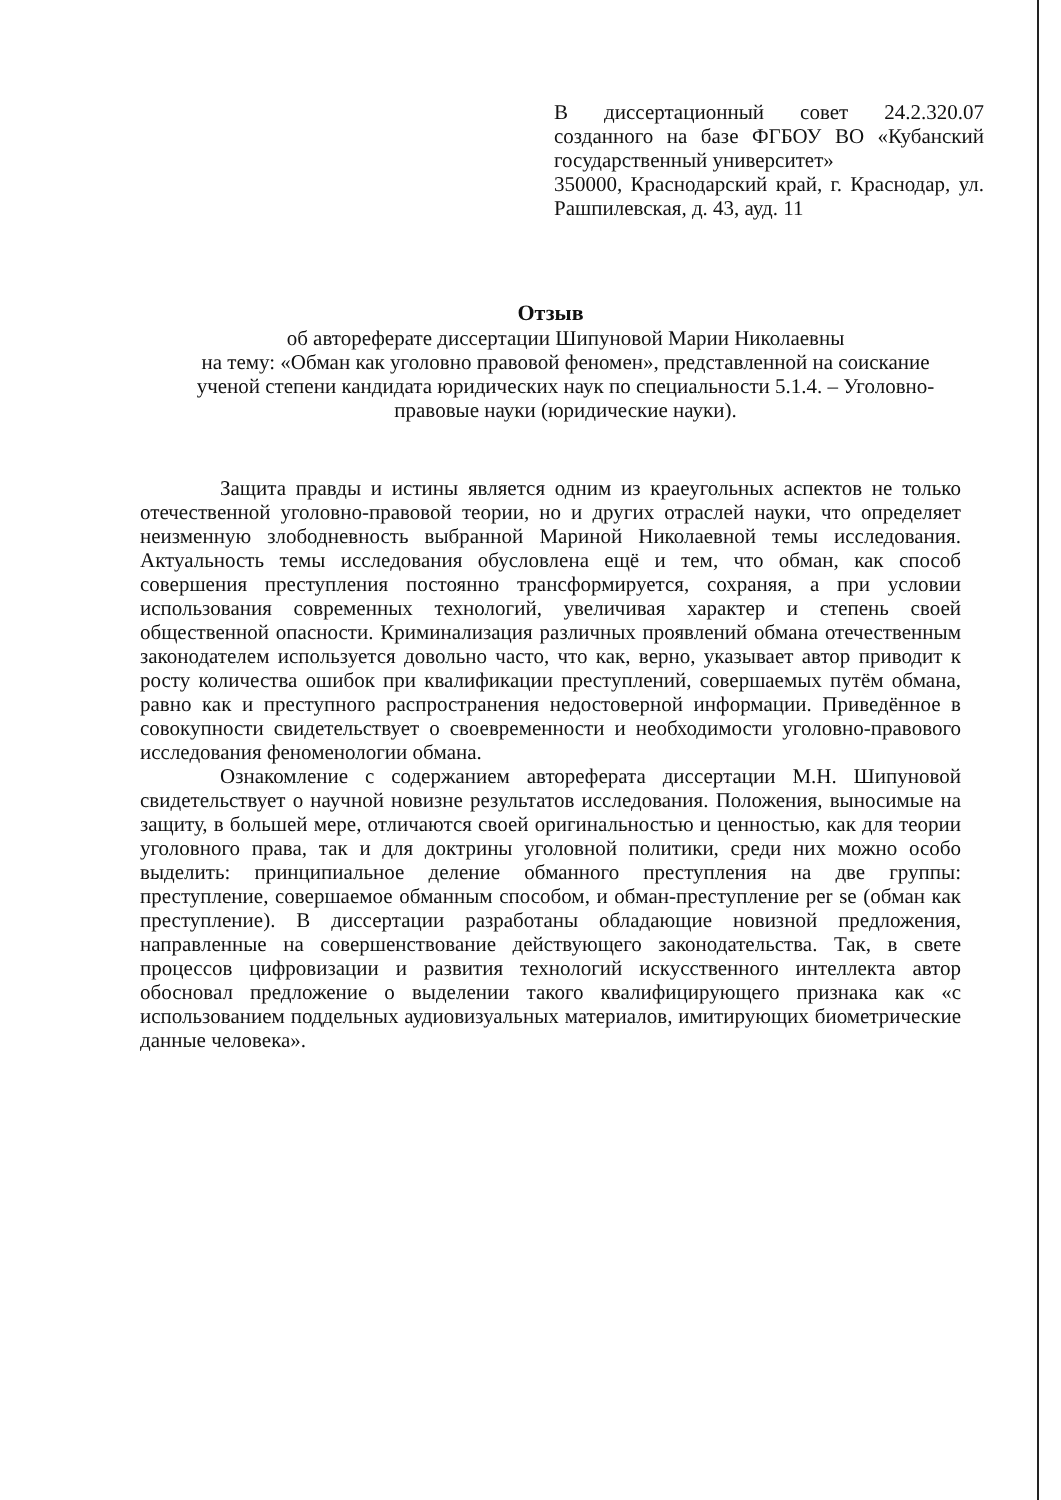В диссертационный совет 24.2.320.07 созданного на базе ФГБОУ ВО «Кубанский государственный университет»
350000, Краснодарский край, г. Краснодар, ул. Рашпилевская, д. 43, ауд. 11
Отзыв
об автореферате диссертации Шипуновой Марии Николаевны
на тему: «Обман как уголовно правовой феномен», представленной на соискание ученой степени кандидата юридических наук по специальности 5.1.4. – Уголовно-правовые науки (юридические науки).
Защита правды и истины является одним из краеугольных аспектов не только отечественной уголовно-правовой теории, но и других отраслей науки, что определяет неизменную злободневность выбранной Мариной Николаевной темы исследования. Актуальность темы исследования обусловлена ещё и тем, что обман, как способ совершения преступления постоянно трансформируется, сохраняя, а при условии использования современных технологий, увеличивая характер и степень своей общественной опасности. Криминализация различных проявлений обмана отечественным законодателем используется довольно часто, что как, верно, указывает автор приводит к росту количества ошибок при квалификации преступлений, совершаемых путём обмана, равно как и преступного распространения недостоверной информации. Приведённое в совокупности свидетельствует о своевременности и необходимости уголовно-правового исследования феноменологии обмана.
Ознакомление с содержанием автореферата диссертации М.Н. Шипуновой свидетельствует о научной новизне результатов исследования. Положения, выносимые на защиту, в большей мере, отличаются своей оригинальностью и ценностью, как для теории уголовного права, так и для доктрины уголовной политики, среди них можно особо выделить: принципиальное деление обманного преступления на две группы: преступление, совершаемое обманным способом, и обман-преступление per se (обман как преступление). В диссертации разработаны обладающие новизной предложения, направленные на совершенствование действующего законодательства. Так, в свете процессов цифровизации и развития технологий искусственного интеллекта автор обосновал предложение о выделении такого квалифицирующего признака как «с использованием поддельных аудиовизуальных материалов, имитирующих биометрические данные человека».